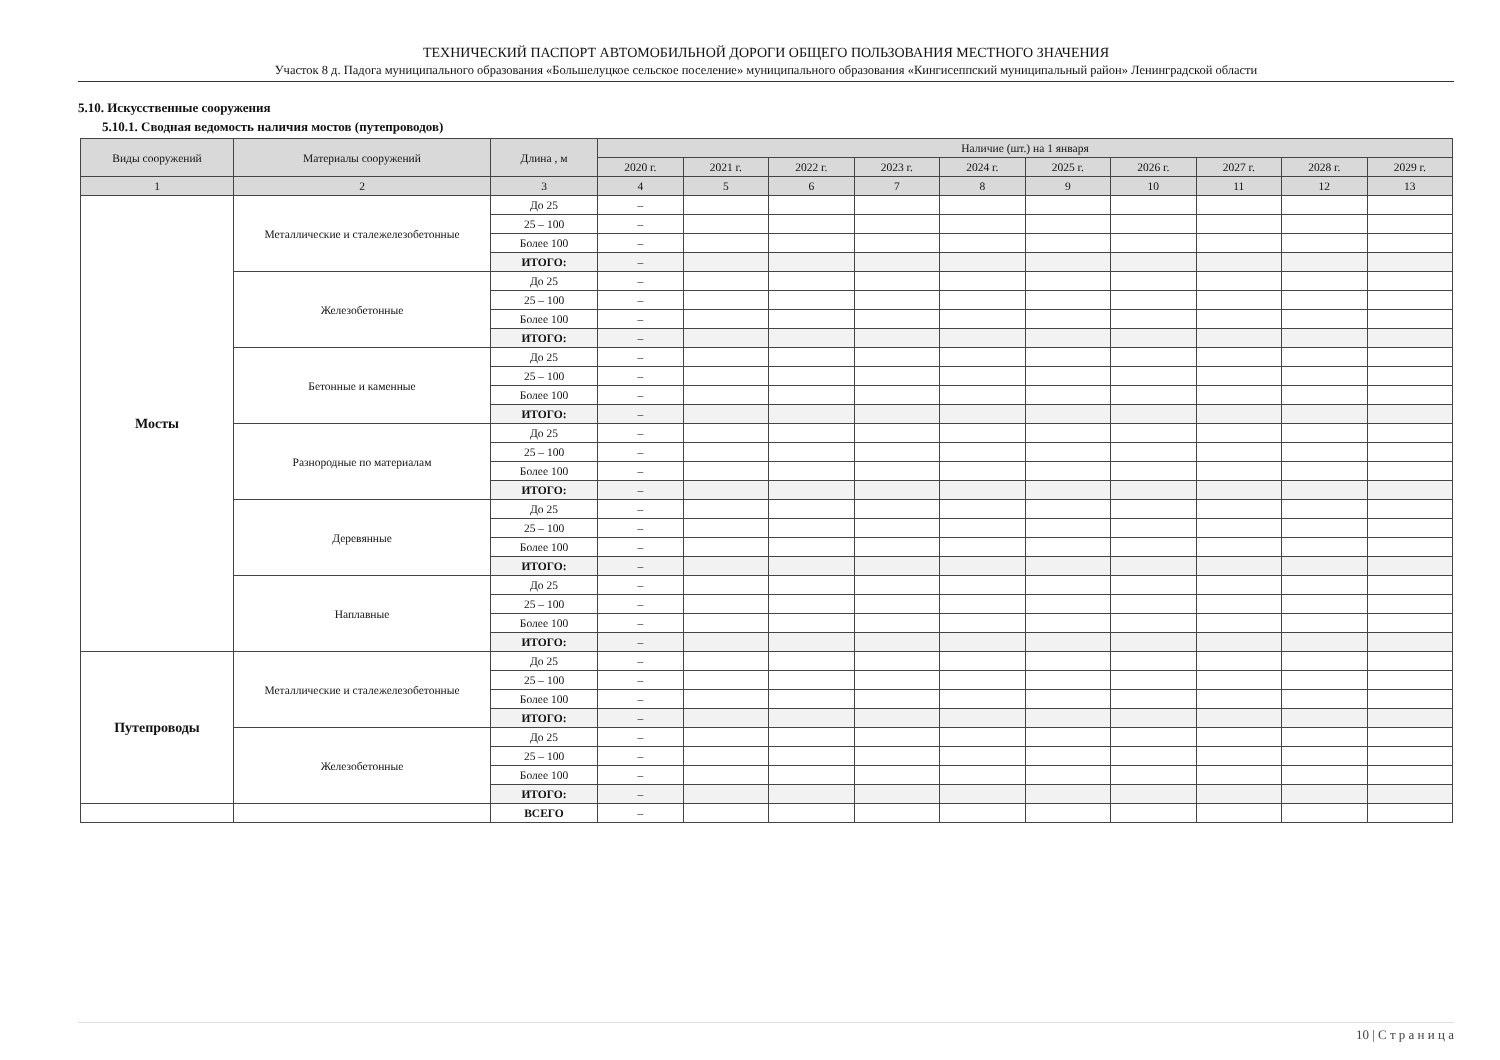ТЕХНИЧЕСКИЙ ПАСПОРТ АВТОМОБИЛЬНОЙ ДОРОГИ ОБЩЕГО ПОЛЬЗОВАНИЯ МЕСТНОГО ЗНАЧЕНИЯ
Участок 8 д. Падога муниципального образования «Большелуцкое сельское поселение» муниципального образования «Кингисеппский муниципальный район» Ленинградской области
5.10. Искусственные сооружения
5.10.1. Сводная ведомость наличия мостов (путепроводов)
| Виды сооружений | Материалы сооружений | Длина , м | Наличие (шт.) на 1 января | | | | | | | | | |
| --- | --- | --- | --- | --- | --- | --- | --- | --- | --- | --- | --- | --- |
| | | | 2020 г. | 2021 г. | 2022 г. | 2023 г. | 2024 г. | 2025 г. | 2026 г. | 2027 г. | 2028 г. | 2029 г. |
| 1 | 2 | 3 | 4 | 5 | 6 | 7 | 8 | 9 | 10 | 11 | 12 | 13 |
| Мосты | Металлические и сталежелезобетонные | До 25 | – | | | | | | | | | |
| | | 25 – 100 | – | | | | | | | | | |
| | | Более 100 | – | | | | | | | | | |
| | | ИТОГО: | – | | | | | | | | | |
| | Железобетонные | До 25 | – | | | | | | | | | |
| | | 25 – 100 | – | | | | | | | | | |
| | | Более 100 | – | | | | | | | | | |
| | | ИТОГО: | – | | | | | | | | | |
| | Бетонные и каменные | До 25 | – | | | | | | | | | |
| | | 25 – 100 | – | | | | | | | | | |
| | | Более 100 | – | | | | | | | | | |
| | | ИТОГО: | – | | | | | | | | | |
| | Разнородные по материалам | До 25 | – | | | | | | | | | |
| | | 25 – 100 | – | | | | | | | | | |
| | | Более 100 | – | | | | | | | | | |
| | | ИТОГО: | – | | | | | | | | | |
| | Деревянные | До 25 | – | | | | | | | | | |
| | | 25 – 100 | – | | | | | | | | | |
| | | Более 100 | – | | | | | | | | | |
| | | ИТОГО: | – | | | | | | | | | |
| | Наплавные | До 25 | – | | | | | | | | | |
| | | 25 – 100 | – | | | | | | | | | |
| | | Более 100 | – | | | | | | | | | |
| | | ИТОГО: | – | | | | | | | | | |
| Путепроводы | Металлические и сталежелезобетонные | До 25 | – | | | | | | | | | |
| | | 25 – 100 | – | | | | | | | | | |
| | | Более 100 | – | | | | | | | | | |
| | | ИТОГО: | – | | | | | | | | | |
| | Железобетонные | До 25 | – | | | | | | | | | |
| | | 25 – 100 | – | | | | | | | | | |
| | | Более 100 | – | | | | | | | | | |
| | | ИТОГО: | – | | | | | | | | | |
| | | ВСЕГО | – | | | | | | | | | |
10 | С т р а н и ц а